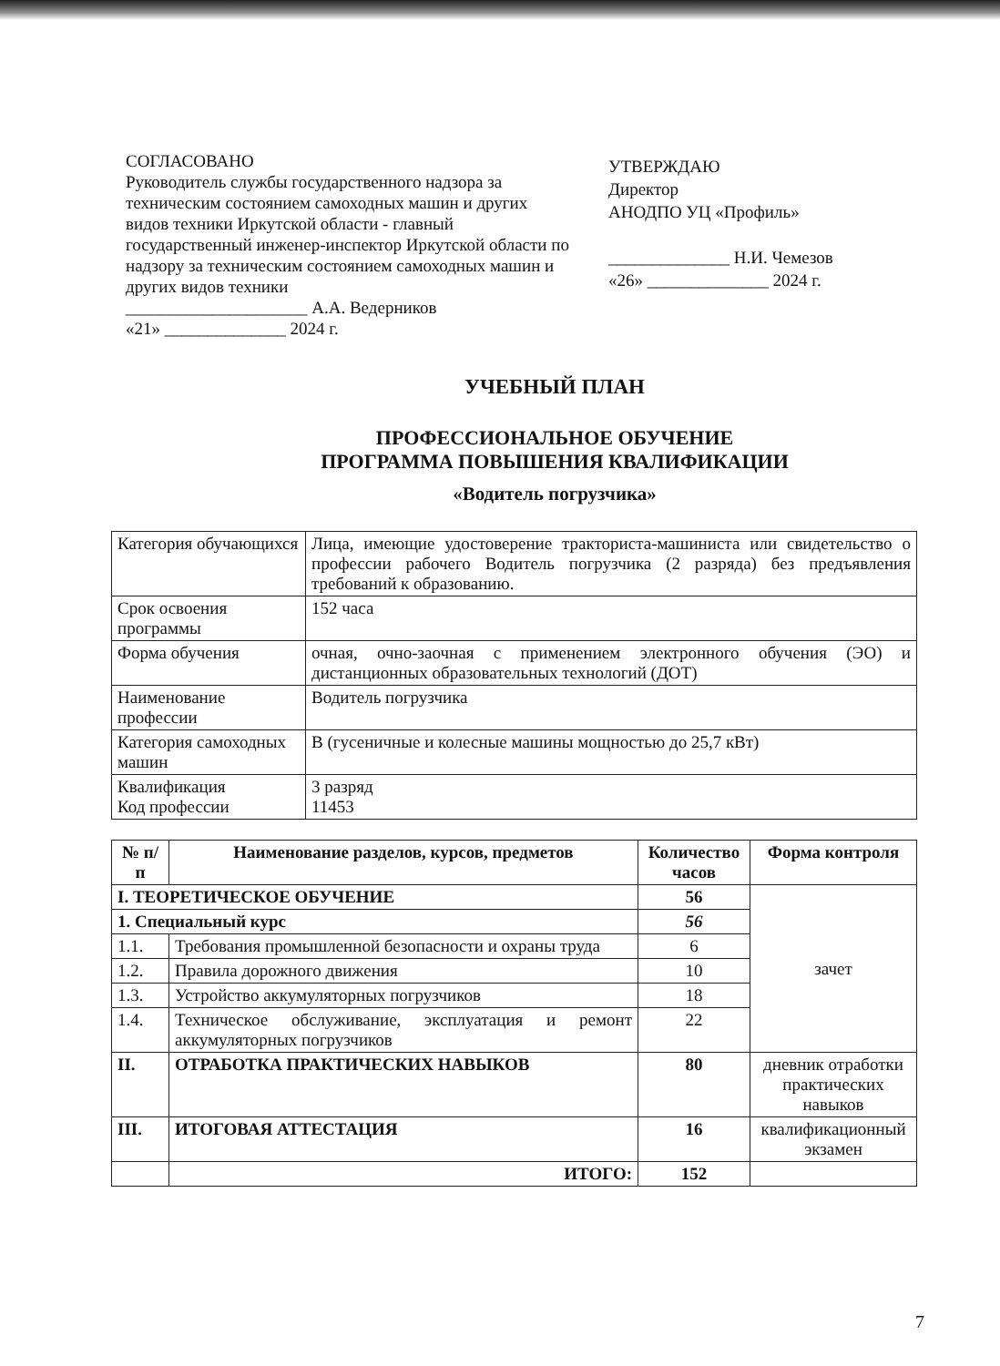СОГЛАСОВАНО
Руководитель службы государственного надзора за техническим состоянием самоходных машин и других видов техники Иркутской области - главный государственный инженер-инспектор Иркутской области по надзору за техническим состоянием самоходных машин и других видов техники
_____________________ А.А. Ведерников
«21» ______________ 2024 г.
УТВЕРЖДАЮ
Директор
АНОДПО УЦ «Профиль»
______________ Н.И. Чемезов
«26» ______________ 2024 г.
УЧЕБНЫЙ ПЛАН
ПРОФЕССИОНАЛЬНОЕ ОБУЧЕНИЕ
ПРОГРАММА ПОВЫШЕНИЯ КВАЛИФИКАЦИИ
«Водитель погрузчика»
| Категория обучающихся | Лица, имеющие удостоверение тракториста-машиниста или свидетельство о профессии рабочего Водитель погрузчика (2 разряда) без предъявления требований к образованию. |
| Срок освоения программы | 152 часа |
| Форма обучения | очная, очно-заочная с применением электронного обучения (ЭО) и дистанционных образовательных технологий (ДОТ) |
| Наименование профессии | Водитель погрузчика |
| Категория самоходных машин | В (гусеничные и колесные машины мощностью до 25,7 кВт) |
| Квалификация Код профессии | 3 разряд 11453 |
| № п/п | Наименование разделов, курсов, предметов | Количество часов | Форма контроля |
| --- | --- | --- | --- |
| I. ТЕОРЕТИЧЕСКОЕ ОБУЧЕНИЕ | | 56 | зачет |
| 1. Специальный курс | | 56 | |
| 1.1. | Требования промышленной безопасности и охраны труда | 6 | |
| 1.2. | Правила дорожного движения | 10 | |
| 1.3. | Устройство аккумуляторных погрузчиков | 18 | |
| 1.4. | Техническое обслуживание, эксплуатация и ремонт аккумуляторных погрузчиков | 22 | |
| II. | ОТРАБОТКА ПРАКТИЧЕСКИХ НАВЫКОВ | 80 | дневник отработки практических навыков |
| III. | ИТОГОВАЯ АТТЕСТАЦИЯ | 16 | квалификационный экзамен |
| | ИТОГО: | 152 | |
7